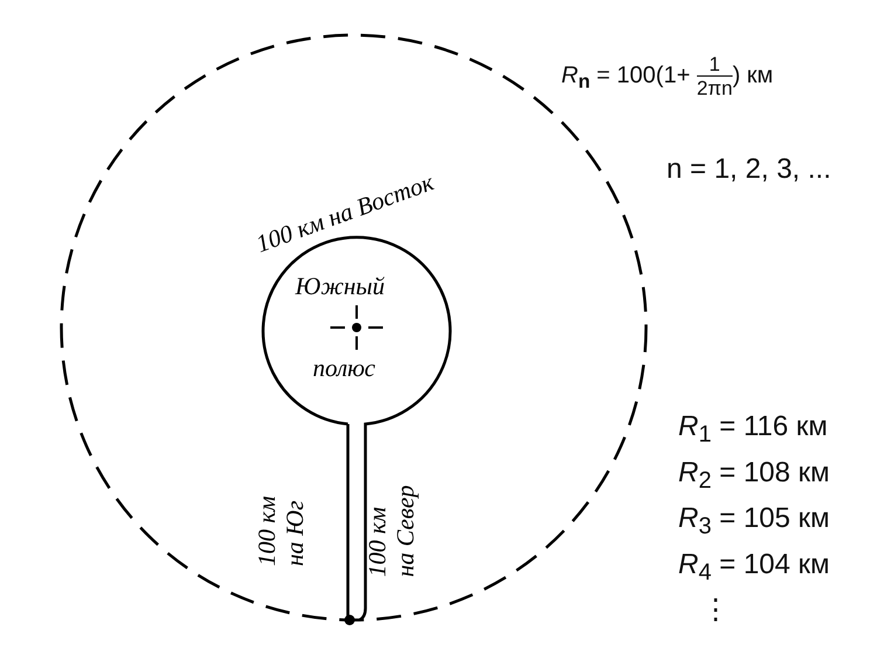100 км на Восток
Южный
полюс
100 км
на Юг
100 км
на Север
R<sub>n</sub> = 100(1+ 1 2πn) км
n = 1, 2, 3, ...
R<sub>1</sub> = 116 км
R<sub>2</sub> = 108 км
R<sub>3</sub> = 105 км
R<sub>4</sub> = 104 км
⋮